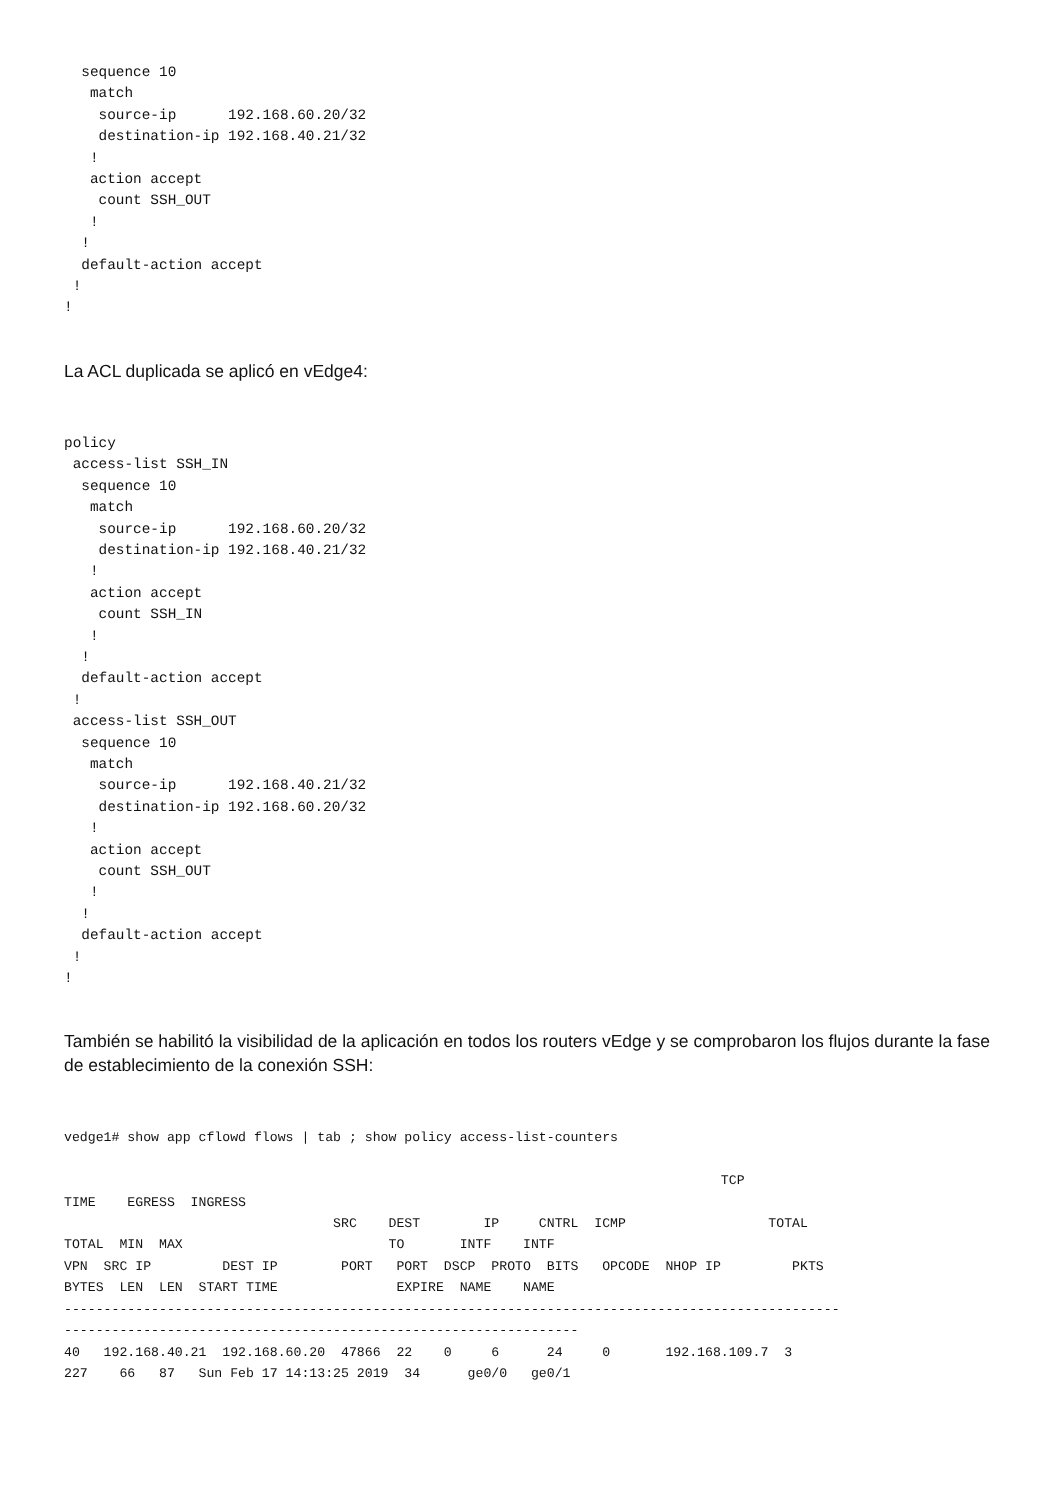sequence 10
   match
    source-ip      192.168.60.20/32
    destination-ip 192.168.40.21/32
   !
   action accept
    count SSH_OUT
   !
  !
  default-action accept
 !
!
La ACL duplicada se aplicó en vEdge4:
policy
 access-list SSH_IN
  sequence 10
   match
    source-ip      192.168.60.20/32
    destination-ip 192.168.40.21/32
   !
   action accept
    count SSH_IN
   !
  !
  default-action accept
 !
 access-list SSH_OUT
  sequence 10
   match
    source-ip      192.168.40.21/32
    destination-ip 192.168.60.20/32
   !
   action accept
    count SSH_OUT
   !
  !
  default-action accept
 !
!
También se habilitó la visibilidad de la aplicación en todos los routers vEdge y se comprobaron los flujos durante la fase de establecimiento de la conexión SSH:
vedge1# show app cflowd flows | tab ; show policy access-list-counters

                                                                                   TCP
TIME    EGRESS  INGRESS
                                  SRC    DEST        IP     CNTRL  ICMP                  TOTAL
TOTAL  MIN  MAX                          TO       INTF    INTF
VPN  SRC IP         DEST IP        PORT   PORT  DSCP  PROTO  BITS   OPCODE  NHOP IP         PKTS
BYTES  LEN  LEN  START TIME               EXPIRE  NAME    NAME
--------------------------------------------------------------------------------------------------
-----------------------------------------------------------------
40   192.168.40.21  192.168.60.20  47866  22    0     6      24     0       192.168.109.7  3
227    66   87   Sun Feb 17 14:13:25 2019  34      ge0/0   ge0/1